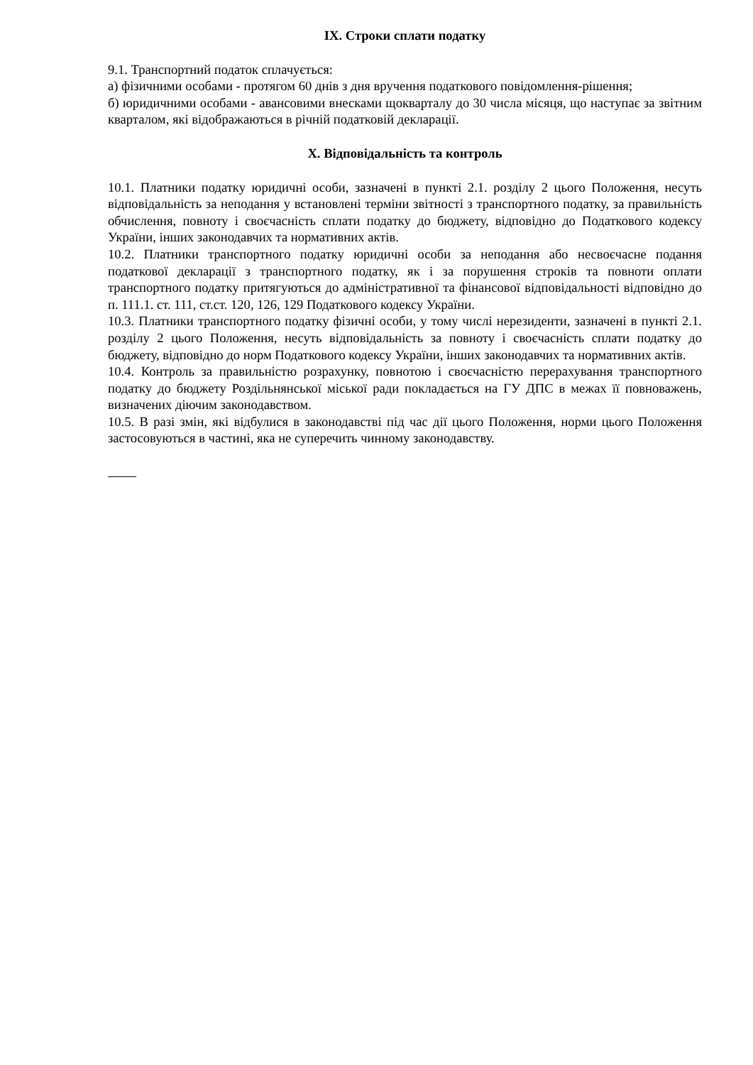IX. Строки сплати податку
9.1. Транспортний податок сплачується:
а) фізичними особами - протягом 60 днів з дня вручення податкового повідомлення-рішення;
б) юридичними особами - авансовими внесками щокварталу до 30 числа місяця, що наступає за звітним кварталом, які відображаються в річній податковій декларації.
X. Відповідальність та контроль
10.1. Платники податку юридичні особи, зазначені в пункті 2.1. розділу 2 цього Положення, несуть відповідальність за неподання у встановлені терміни звітності з транспортного податку, за правильність обчислення, повноту і своєчасність сплати податку до бюджету, відповідно до Податкового кодексу України, інших законодавчих та нормативних актів.
10.2. Платники транспортного податку юридичні особи за неподання або несвоєчасне подання податкової декларації з транспортного податку, як і за порушення строків та повноти оплати транспортного податку притягуються до адміністративної та фінансової відповідальності відповідно до п. 111.1. ст. 111, ст.ст. 120, 126, 129 Податкового кодексу України.
10.3. Платники транспортного податку фізичні особи, у тому числі нерезиденти, зазначені в пункті 2.1. розділу 2 цього Положення, несуть відповідальність за повноту і своєчасність сплати податку до бюджету, відповідно до норм Податкового кодексу України, інших законодавчих та нормативних актів.
10.4. Контроль за правильністю розрахунку, повнотою і своєчасністю перерахування транспортного податку до бюджету Роздільнянської міської ради покладається на ГУ ДПС в межах її повноважень, визначених діючим законодавством.
10.5. В разі змін, які відбулися в законодавстві під час дії цього Положення, норми цього Положення застосовуються в частині, яка не суперечить чинному законодавству.